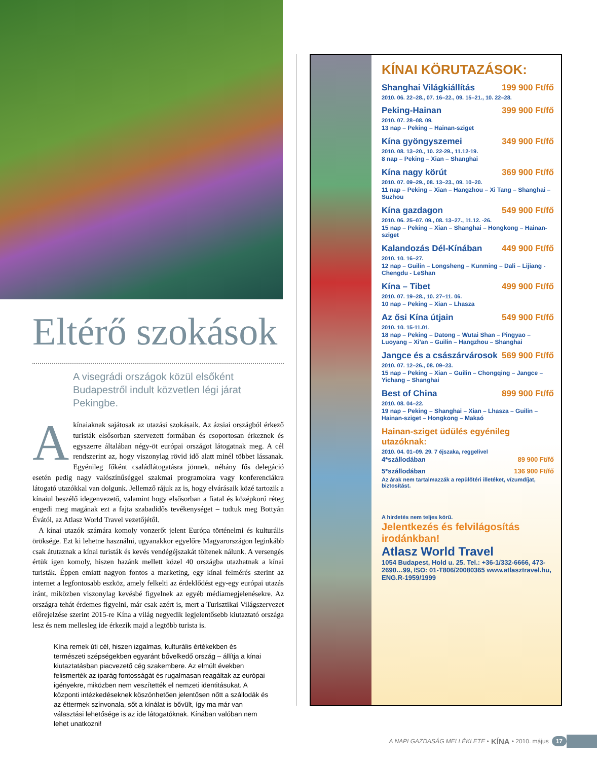Eltérő szokások
A visegrádi országok közül elsőként Budapestről indult közvetlen légi járat Pekingbe.
A kínaiaknak sajátosak az utazási szokásaik. Az ázsiai országból érkező turisták elsősorban szervezett formában és csoportosan érkeznek és egyszerre általában négy-öt európai országot látogatnak meg. A cél rendszerint az, hogy viszonylag rövid idő alatt minél többet lássanak. Egyénileg főként családlátogatásra jönnek, néhány fős delegáció esetén pedig nagy valószínűséggel szakmai programokra vagy konferenciákra látogató utazókkal van dolgunk. Jellemző rájuk az is, hogy elvárásaik közé tartozik a kínaiul beszélő idegenvezető, valamint hogy elsősorban a fiatal és középkorú réteg engedi meg magának ezt a fajta szabadidős tevékenységet – tudtuk meg Bottyán Évától, az Atlasz World Travel vezetőjétől.
A kínai utazók számára komoly vonzerőt jelent Európa történelmi és kulturális öröksége. Ezt ki lehetne használni, ugyanakkor egyelőre Magyarországon leginkább csak átutaznak a kínai turisták és kevés vendégéjszakát töltenek nálunk. A versengés értük igen komoly, hiszen hazánk mellett közel 40 országba utazhatnak a kínai turisták. Éppen emiatt nagyon fontos a marketing, egy kínai felmérés szerint az internet a legfontosabb eszköz, amely felkelti az érdeklődést egy-egy európai utazás iránt, miközben viszonylag kevésbé figyelnek az egyéb médiamegjelenésekre. Az országra tehát érdemes figyelni, már csak azért is, mert a Turisztikai Világszervezet előrejelzése szerint 2015-re Kína a világ negyedik legjelentősebb kiutaztató országa lesz és nem mellesleg ide érkezik majd a legtöbb turista is.
Kína remek úti cél, hiszen izgalmas, kulturális értékekben és természeti szépségekben egyaránt bővelkedő ország – állítja a kínai kiutaztatásban piacvezető cég szakembere. Az elmúlt években felismerték az iparág fontosságát és rugalmasan reagáltak az európai igényekre, miközben nem veszítették el nemzeti identitásukat. A központi intézkedéseknek köszönhetően jelentősen nőtt a szállodák és az éttermek színvonala, sőt a kínálat is bővült, így ma már van választási lehetősége is az ide látogatóknak. Kínában valóban nem lehet unatkozni!
KÍNAI KÖRUTAZÁSOK:
Shanghai Világkiállítás 199 900 Ft/fő
2010. 06. 22–28., 07. 16–22., 09. 15–21., 10. 22–28.
Peking-Hainan 399 900 Ft/fő
2010. 07. 28–08. 09.
13 nap – Peking – Hainan-sziget
Kína gyöngyszemei 349 900 Ft/fő
2010. 08. 13–20., 10. 22-29., 11.12-19.
8 nap – Peking – Xian – Shanghai
Kína nagy körút 369 900 Ft/fő
2010. 07. 09–29., 08. 13–23., 09. 10–20.
11 nap – Peking – Xian – Hangzhou – Xi Tang – Shanghai – Suzhou
Kína gazdagon 549 900 Ft/fő
2010. 06. 25–07. 09., 08. 13–27., 11.12. -26.
15 nap – Peking – Xian – Shanghai – Hongkong – Hainan-sziget
Kalandozás Dél-Kínában 449 900 Ft/fő
2010. 10. 16–27.
12 nap – Guilin – Longsheng – Kunming – Dali – Lijiang - Chengdu - LeShan
Kína – Tibet 499 900 Ft/fő
2010. 07. 19–28., 10. 27–11. 06.
10 nap – Peking – Xian – Lhasza
Az ősi Kína útjain 549 900 Ft/fő
2010. 10. 15-11.01.
18 nap – Peking – Datong – Wutai Shan – Pingyao – Luoyang – Xi'an – Guilin – Hangzhou – Shanghai
Jangce és a császárvárosok 569 900 Ft/fő
2010. 07. 12–26., 08. 09–23.
15 nap – Peking – Xian – Guilin – Chongqing – Jangce – Yichang – Shanghai
Best of China 899 900 Ft/fő
2010. 08. 04–22.
19 nap – Peking – Shanghai – Xian – Lhasza – Guilin – Hainan-sziget – Hongkong – Makaó
Hainan-sziget üdülés egyénileg utazóknak:
2010. 04. 01–09. 29. 7 éjszaka, reggelivel
4*szállodában 89 900 Ft/fő
5*szállodában 136 900 Ft/fő
Az árak nem tartalmazzák a repülőtéri illetéket, vízumdíjat, biztosítást.
A hirdetés nem teljes körű.
Jelentkezés és felvilágosítás irodánkban!
Atlasz World Travel
1054 Budapest, Hold u. 25. Tel.: +36-1/332-6666, 473-2690…99, ISO: 01-T806/20080365 www.atlasztravel.hu, ENG.R-1959/1999
A NAPI GAZDASÁG MELLÉKLETE • KÍNA • 2010. május 17